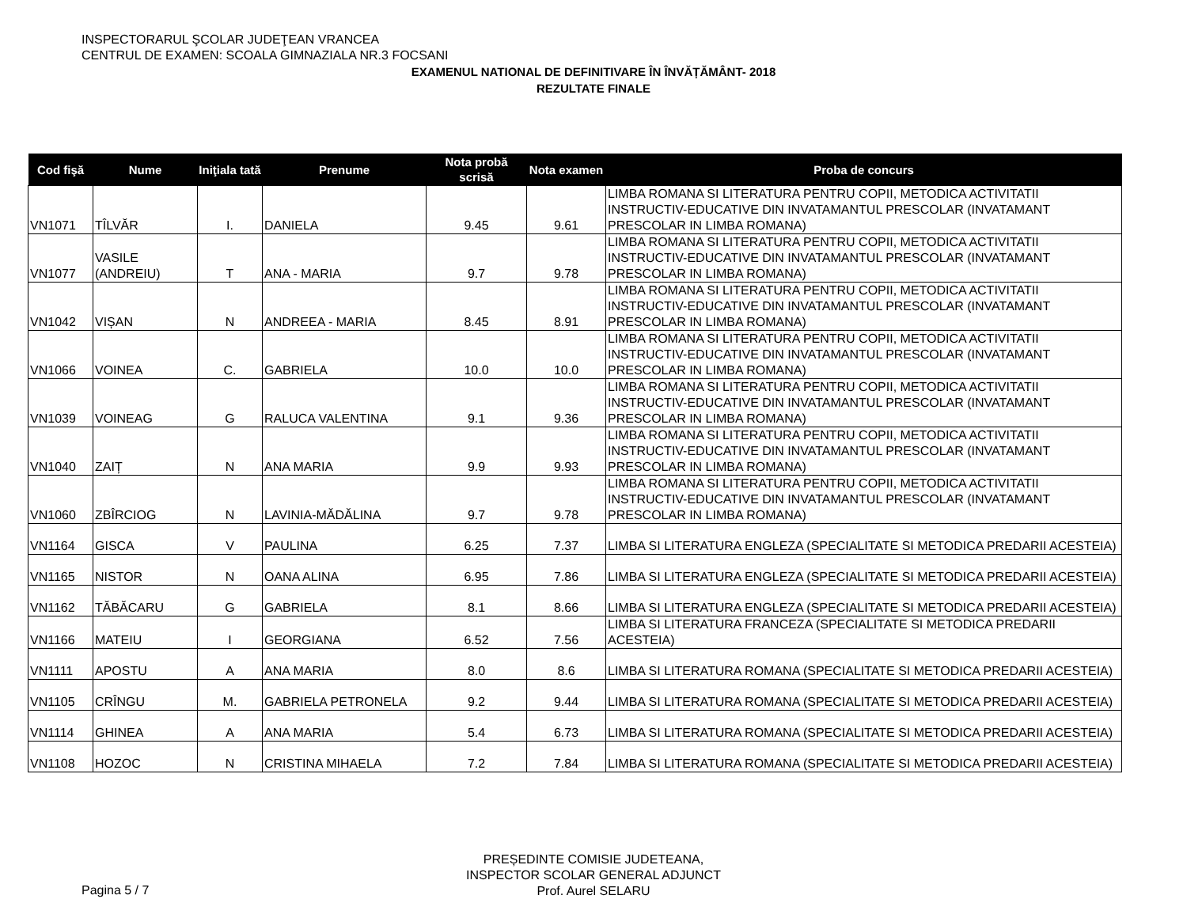INSPECTORARUL ŞCOLAR JUDEŢEAN VRANCEA
CENTRUL DE EXAMEN: SCOALA GIMNAZIALA NR.3 FOCSANI
EXAMENUL NATIONAL DE DEFINITIVARE ÎN ÎNVĂȚĂMÂNT- 2018
REZULTATE FINALE
| Cod fişă | Nume | Iniţiala tată | Prenume | Nota probă scrisă | Nota examen | Proba de concurs |
| --- | --- | --- | --- | --- | --- | --- |
| VN1071 | TÎLVĂR | I. | DANIELA | 9.45 | 9.61 | LIMBA ROMANA SI LITERATURA PENTRU COPII, METODICA ACTIVITATII INSTRUCTIV-EDUCATIVE DIN INVATAMANTUL PRESCOLAR (INVATAMANT PRESCOLAR IN LIMBA ROMANA) |
| VN1077 | VASILE (ANDREIU) | T | ANA - MARIA | 9.7 | 9.78 | LIMBA ROMANA SI LITERATURA PENTRU COPII, METODICA ACTIVITATII INSTRUCTIV-EDUCATIVE DIN INVATAMANTUL PRESCOLAR (INVATAMANT PRESCOLAR IN LIMBA ROMANA) |
| VN1042 | VIȘAN | N | ANDREEA - MARIA | 8.45 | 8.91 | LIMBA ROMANA SI LITERATURA PENTRU COPII, METODICA ACTIVITATII INSTRUCTIV-EDUCATIVE DIN INVATAMANTUL PRESCOLAR (INVATAMANT PRESCOLAR IN LIMBA ROMANA) |
| VN1066 | VOINEA | C. | GABRIELA | 10.0 | 10.0 | LIMBA ROMANA SI LITERATURA PENTRU COPII, METODICA ACTIVITATII INSTRUCTIV-EDUCATIVE DIN INVATAMANTUL PRESCOLAR (INVATAMANT PRESCOLAR IN LIMBA ROMANA) |
| VN1039 | VOINEAG | G | RALUCA VALENTINA | 9.1 | 9.36 | LIMBA ROMANA SI LITERATURA PENTRU COPII, METODICA ACTIVITATII INSTRUCTIV-EDUCATIVE DIN INVATAMANTUL PRESCOLAR (INVATAMANT PRESCOLAR IN LIMBA ROMANA) |
| VN1040 | ZAIȚ | N | ANA MARIA | 9.9 | 9.93 | LIMBA ROMANA SI LITERATURA PENTRU COPII, METODICA ACTIVITATII INSTRUCTIV-EDUCATIVE DIN INVATAMANTUL PRESCOLAR (INVATAMANT PRESCOLAR IN LIMBA ROMANA) |
| VN1060 | ZBÎRCIOG | N | LAVINIA-MĂDĂLINA | 9.7 | 9.78 | LIMBA ROMANA SI LITERATURA PENTRU COPII, METODICA ACTIVITATII INSTRUCTIV-EDUCATIVE DIN INVATAMANTUL PRESCOLAR (INVATAMANT PRESCOLAR IN LIMBA ROMANA) |
| VN1164 | GISCA | V | PAULINA | 6.25 | 7.37 | LIMBA SI LITERATURA ENGLEZA (SPECIALITATE SI METODICA PREDARII ACESTEIA) |
| VN1165 | NISTOR | N | OANA ALINA | 6.95 | 7.86 | LIMBA SI LITERATURA ENGLEZA (SPECIALITATE SI METODICA PREDARII ACESTEIA) |
| VN1162 | TĂBĂCARU | G | GABRIELA | 8.1 | 8.66 | LIMBA SI LITERATURA ENGLEZA (SPECIALITATE SI METODICA PREDARII ACESTEIA) |
| VN1166 | MATEIU | I | GEORGIANA | 6.52 | 7.56 | LIMBA SI LITERATURA FRANCEZA (SPECIALITATE SI METODICA PREDARII ACESTEIA) |
| VN1111 | APOSTU | A | ANA MARIA | 8.0 | 8.6 | LIMBA SI LITERATURA ROMANA (SPECIALITATE SI METODICA PREDARII ACESTEIA) |
| VN1105 | CRÎNGU | M. | GABRIELA PETRONELA | 9.2 | 9.44 | LIMBA SI LITERATURA ROMANA (SPECIALITATE SI METODICA PREDARII ACESTEIA) |
| VN1114 | GHINEA | A | ANA MARIA | 5.4 | 6.73 | LIMBA SI LITERATURA ROMANA (SPECIALITATE SI METODICA PREDARII ACESTEIA) |
| VN1108 | HOZOC | N | CRISTINA MIHAELA | 7.2 | 7.84 | LIMBA SI LITERATURA ROMANA (SPECIALITATE SI METODICA PREDARII ACESTEIA) |
Pagina 5 / 7
PREȘEDINTE COMISIE JUDETEANA,
INSPECTOR SCOLAR GENERAL ADJUNCT
Prof. Aurel SELARU